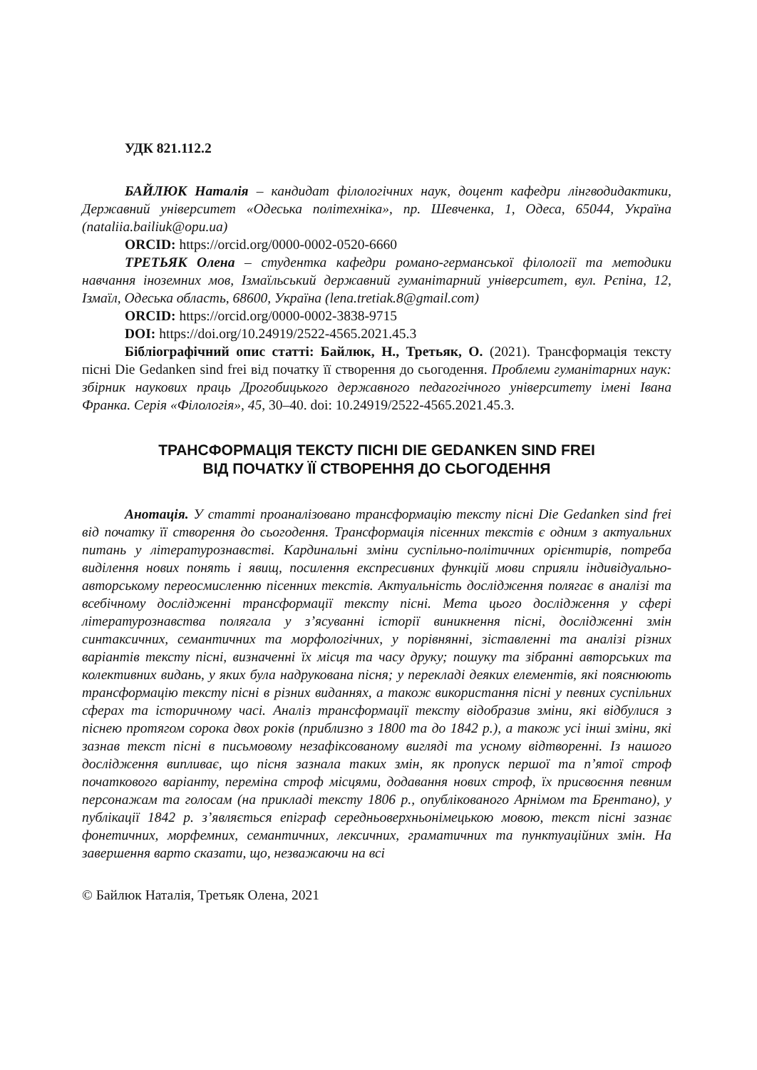УДК 821.112.2
БАЙЛЮК Наталія – кандидат філологічних наук, доцент кафедри лінгводидактики, Державний університет «Одеська політехніка», пр. Шевченка, 1, Одеса, 65044, Україна (nataliia.bailiuk@opu.ua)
ORCID: https://orcid.org/0000-0002-0520-6660
ТРЕТЬЯК Олена – студентка кафедри романо-германської філології та методики навчання іноземних мов, Ізмаїльський державний гуманітарний університет, вул. Рєпіна, 12, Ізмаїл, Одеська область, 68600, Україна (lena.tretiak.8@gmail.com)
ORCID: https://orcid.org/0000-0002-3838-9715
DOI: https://doi.org/10.24919/2522-4565.2021.45.3
Бібліографічний опис статті: Байлюк, Н., Третьяк, О. (2021). Трансформація тексту пісні Die Gedanken sind frei від початку її створення до сьогодення. Проблеми гуманітарних наук: збірник наукових праць Дрогобицького державного педагогічного університету імені Івана Франка. Серія «Філологія», 45, 30–40. doi: 10.24919/2522-4565.2021.45.3.
ТРАНСФОРМАЦІЯ ТЕКСТУ ПІСНІ DIE GEDANKEN SIND FREI
ВІД ПОЧАТКУ ЇЇ СТВОРЕННЯ ДО СЬОГОДЕННЯ
Анотація. У статті проаналізовано трансформацію тексту пісні Die Gedanken sind frei від початку її створення до сьогодення. Трансформація пісенних текстів є одним з актуальних питань у літературознавстві. Кардинальні зміни суспільно-політичних орієнтирів, потреба виділення нових понять і явищ, посилення експресивних функцій мови сприяли індивідуально-авторському переосмисленню пісенних текстів. Актуальність дослідження полягає в аналізі та всебічному дослідженні трансформації тексту пісні. Мета цього дослідження у сфері літературознавства полягала у з’ясуванні історії виникнення пісні, дослідженні змін синтаксичних, семантичних та морфологічних, у порівнянні, зіставленні та аналізі різних варіантів тексту пісні, визначенні їх місця та часу друку; пошуку та зібранні авторських та колективних видань, у яких була надрукована пісня; у перекладі деяких елементів, які пояснюють трансформацію тексту пісні в різних виданнях, а також використання пісні у певних суспільних сферах та історичному часі. Аналіз трансформації тексту відобразив зміни, які відбулися з піснею протягом сорока двох років (приблизно з 1800 та до 1842 р.), а також усі інші зміни, які зазнав текст пісні в письмовому незафіксованому вигляді та усному відтворенні. Із нашого дослідження випливає, що пісня зазнала таких змін, як пропуск першої та п’ятої строф початкового варіанту, переміна строф місцями, додавання нових строф, їх присвоєння певним персонажам та голосам (на прикладі тексту 1806 р., опублікованого Арнімом та Брентано), у публікації 1842 р. з’являється епіграф середньоверхньонімецькою мовою, текст пісні зазнає фонетичних, морфемних, семантичних, лексичних, граматичних та пунктуаційних змін. На завершення варто сказати, що, незважаючи на всі
© Байлюк Наталія, Третьяк Олена, 2021